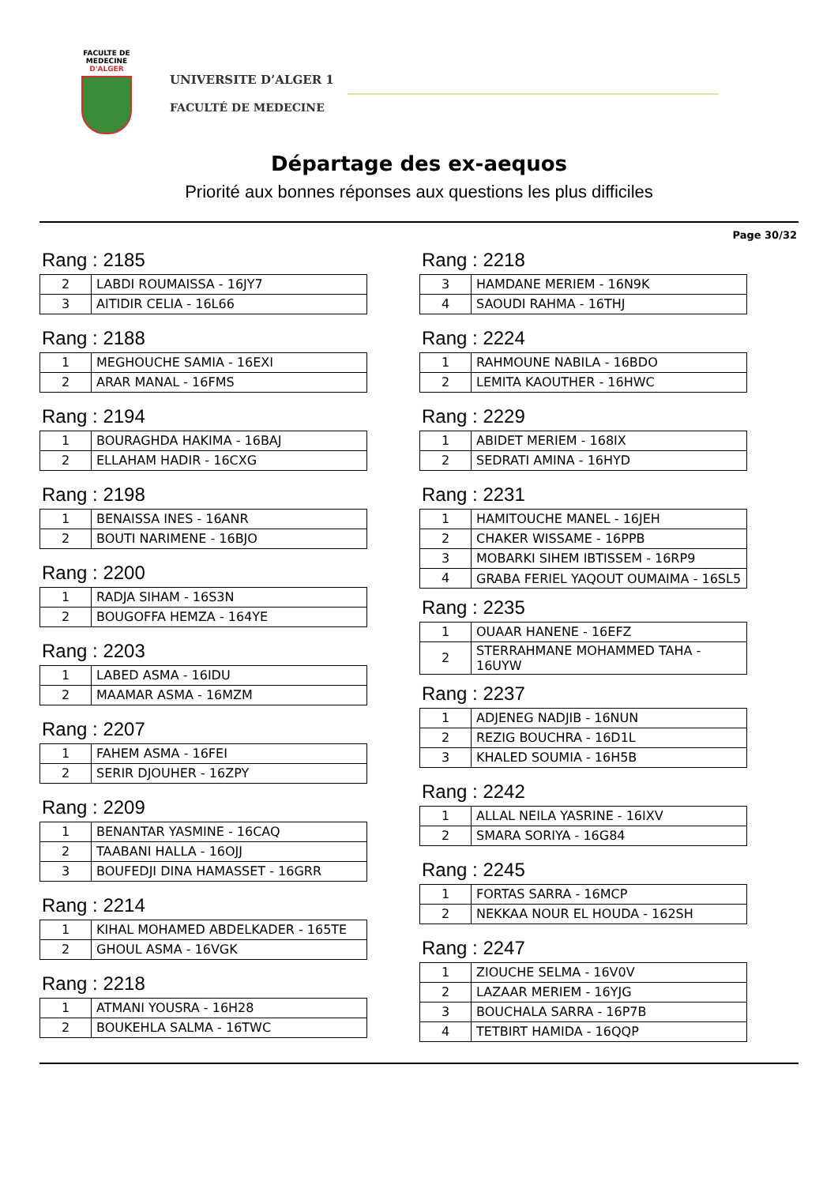FACULTE DE MEDECINE
D'ALGER
UNIVERSITE D’ALGER 1
FACULTÉ DE MEDECINE
Départage des ex-aequos
Priorité aux bonnes réponses aux questions les plus difficiles
Page 30/32
Rang : 2185
| 2 | LABDI ROUMAISSA - 16JY7 |
| 3 | AITIDIR CELIA - 16L66 |
Rang : 2188
| 1 | MEGHOUCHE SAMIA - 16EXI |
| 2 | ARAR MANAL - 16FMS |
Rang : 2194
| 1 | BOURAGHDA HAKIMA - 16BAJ |
| 2 | ELLAHAM HADIR - 16CXG |
Rang : 2198
| 1 | BENAISSA INES - 16ANR |
| 2 | BOUTI NARIMENE - 16BJO |
Rang : 2200
| 1 | RADJA SIHAM - 16S3N |
| 2 | BOUGOFFA HEMZA - 164YE |
Rang : 2203
| 1 | LABED ASMA - 16IDU |
| 2 | MAAMAR ASMA - 16MZM |
Rang : 2207
| 1 | FAHEM ASMA - 16FEI |
| 2 | SERIR DJOUHER - 16ZPY |
Rang : 2209
| 1 | BENANTAR YASMINE - 16CAQ |
| 2 | TAABANI HALLA - 16OJJ |
| 3 | BOUFEDJI DINA HAMASSET - 16GRR |
Rang : 2214
| 1 | KIHAL MOHAMED ABDELKADER - 165TE |
| 2 | GHOUL ASMA - 16VGK |
Rang : 2218
| 1 | ATMANI YOUSRA - 16H28 |
| 2 | BOUKEHLA SALMA - 16TWC |
Rang : 2218
| 3 | HAMDANE MERIEM - 16N9K |
| 4 | SAOUDI RAHMA - 16THJ |
Rang : 2224
| 1 | RAHMOUNE NABILA - 16BDO |
| 2 | LEMITA KAOUTHER - 16HWC |
Rang : 2229
| 1 | ABIDET MERIEM - 168IX |
| 2 | SEDRATI AMINA - 16HYD |
Rang : 2231
| 1 | HAMITOUCHE MANEL - 16JEH |
| 2 | CHAKER WISSAME - 16PPB |
| 3 | MOBARKI SIHEM IBTISSEM - 16RP9 |
| 4 | GRABA FERIEL YAQOUT OUMAIMA - 16SL5 |
Rang : 2235
| 1 | OUAAR HANENE - 16EFZ |
| 2 | STERRAHMANE MOHAMMED TAHA - 16UYW |
Rang : 2237
| 1 | ADJENEG NADJIB - 16NUN |
| 2 | REZIG BOUCHRA - 16D1L |
| 3 | KHALED SOUMIA - 16H5B |
Rang : 2242
| 1 | ALLAL NEILA YASRINE - 16IXV |
| 2 | SMARA SORIYA - 16G84 |
Rang : 2245
| 1 | FORTAS SARRA - 16MCP |
| 2 | NEKKAA NOUR EL HOUDA - 162SH |
Rang : 2247
| 1 | ZIOUCHE SELMA - 16V0V |
| 2 | LAZAAR MERIEM - 16YJG |
| 3 | BOUCHALA SARRA - 16P7B |
| 4 | TETBIRT HAMIDA - 16QQP |